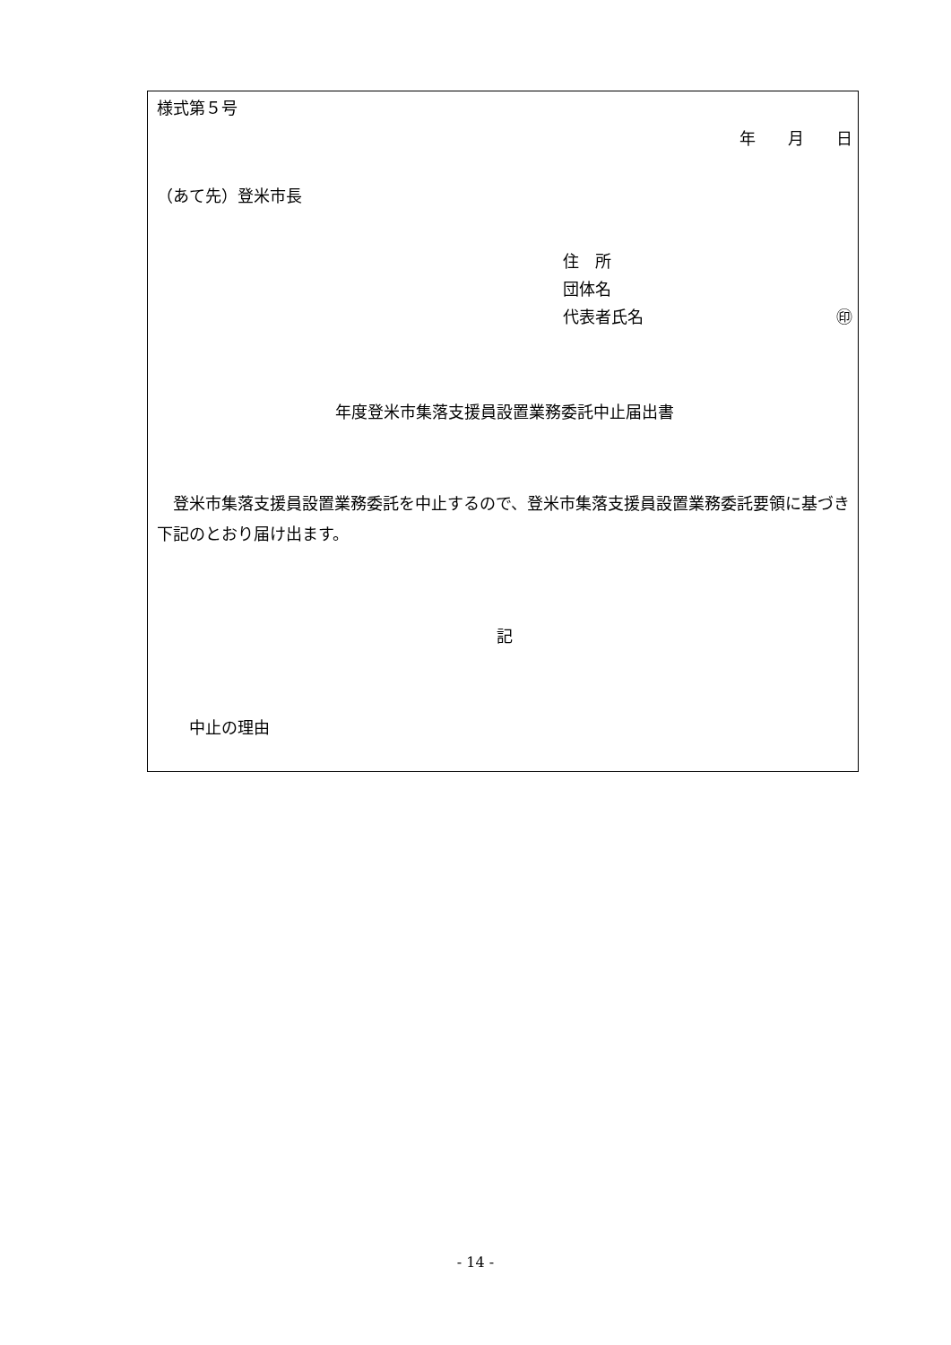様式第５号
年　　月　　日
（あて先）登米市長
住　所
団体名
代表者氏名 ㊞
年度登米市集落支援員設置業務委託中止届出書
　登米市集落支援員設置業務委託を中止するので、登米市集落支援員設置業務委託要領に基づき下記のとおり届け出ます。
記
　　中止の理由
- 14 -